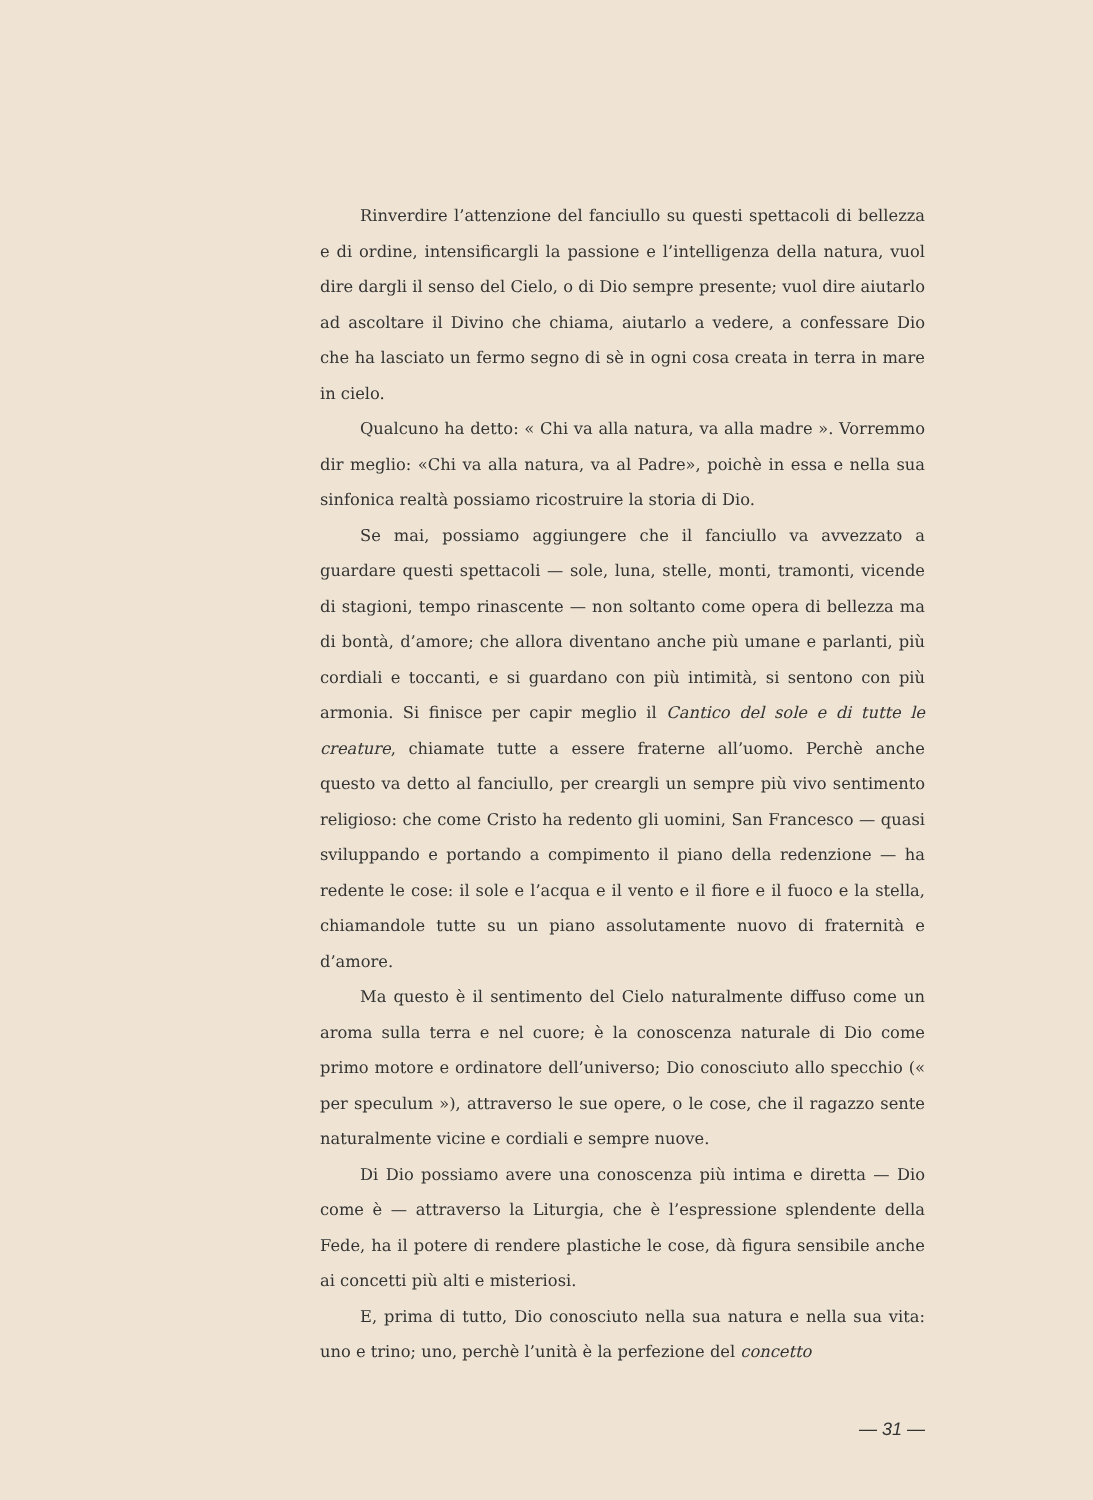Rinverdire l’attenzione del fanciullo su questi spettacoli di bellezza e di ordine, intensificargli la passione e l’intelligenza della natura, vuol dire dargli il senso del Cielo, o di Dio sempre presente; vuol dire aiutarlo ad ascoltare il Divino che chiama, aiutarlo a vedere, a confessare Dio che ha lasciato un fermo segno di sè in ogni cosa creata in terra in mare in cielo.
Qualcuno ha detto: « Chi va alla natura, va alla madre ». Vorremmo dir meglio: «Chi va alla natura, va al Padre», poichè in essa e nella sua sinfonica realtà possiamo ricostruire la storia di Dio.
Se mai, possiamo aggiungere che il fanciullo va avvezzato a guardare questi spettacoli — sole, luna, stelle, monti, tramonti, vicende di stagioni, tempo rinascente — non soltanto come opera di bellezza ma di bontà, d’amore; che allora diventano anche più umane e parlanti, più cordiali e toccanti, e si guardano con più intimità, si sentono con più armonia. Si finisce per capir meglio il Cantico del sole e di tutte le creature, chiamate tutte a essere fraterne all’uomo. Perchè anche questo va detto al fanciullo, per creargli un sempre più vivo sentimento religioso: che come Cristo ha redento gli uomini, San Francesco — quasi sviluppando e portando a compimento il piano della redenzione — ha redente le cose: il sole e l’acqua e il vento e il fiore e il fuoco e la stella, chiamandole tutte su un piano assolutamente nuovo di fraternità e d’amore.
Ma questo è il sentimento del Cielo naturalmente diffuso come un aroma sulla terra e nel cuore; è la conoscenza naturale di Dio come primo motore e ordinatore dell’universo; Dio conosciuto allo specchio (« per speculum »), attraverso le sue opere, o le cose, che il ragazzo sente naturalmente vicine e cordiali e sempre nuove.
Di Dio possiamo avere una conoscenza più intima e diretta — Dio come è — attraverso la Liturgia, che è l’espressione splendente della Fede, ha il potere di rendere plastiche le cose, dà figura sensibile anche ai concetti più alti e misteriosi.
E, prima di tutto, Dio conosciuto nella sua natura e nella sua vita: uno e trino; uno, perchè l’unità è la perfezione del concetto
— 31 —